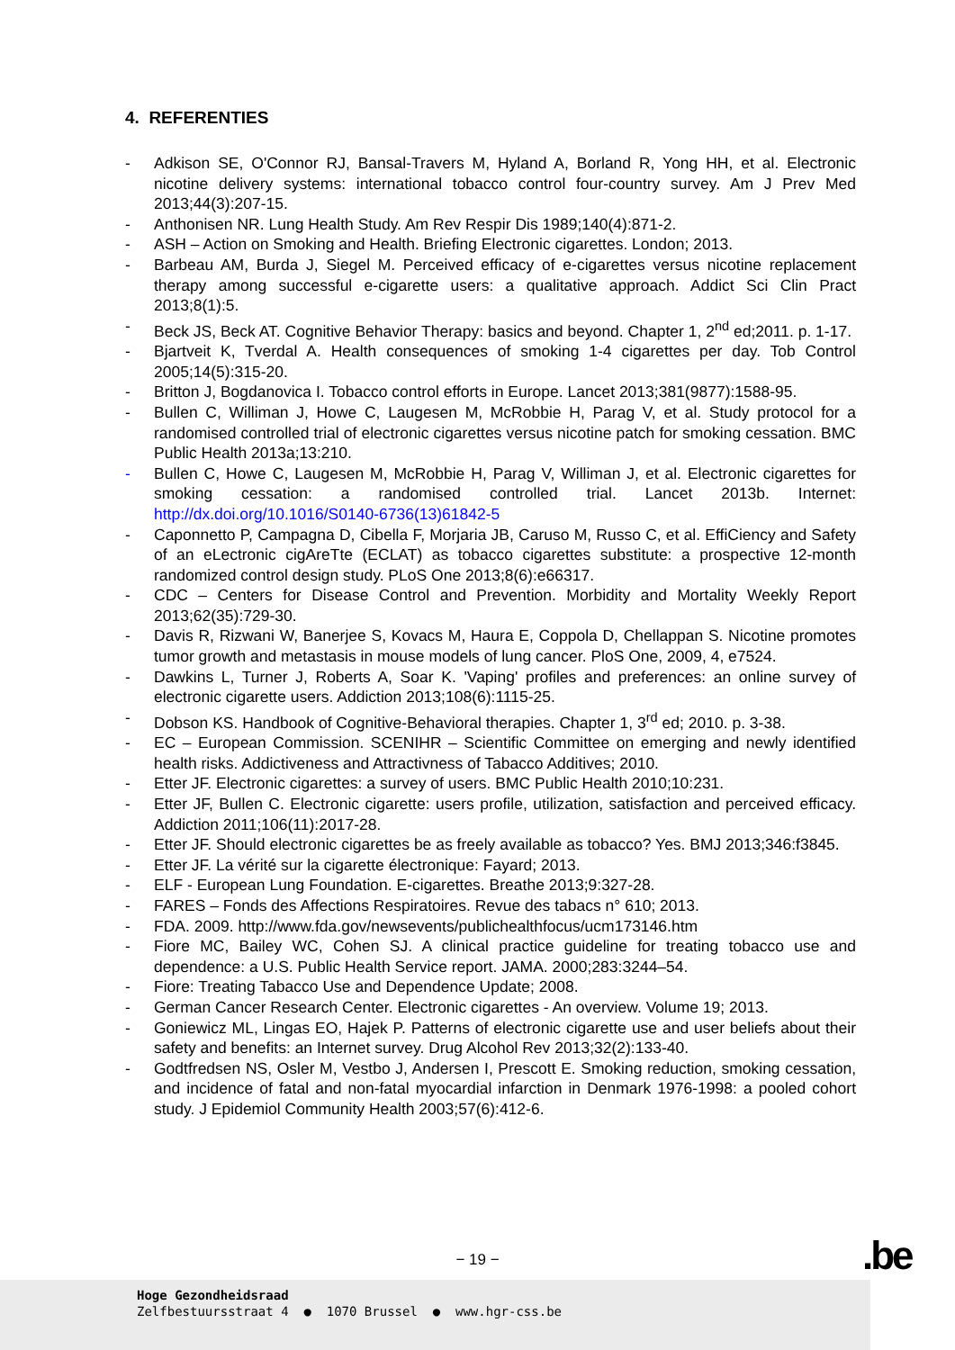4. REFERENTIES
- Adkison SE, O'Connor RJ, Bansal-Travers M, Hyland A, Borland R, Yong HH, et al. Electronic nicotine delivery systems: international tobacco control four-country survey. Am J Prev Med 2013;44(3):207-15.
- Anthonisen NR. Lung Health Study. Am Rev Respir Dis 1989;140(4):871-2.
- ASH – Action on Smoking and Health. Briefing Electronic cigarettes. London; 2013.
- Barbeau AM, Burda J, Siegel M. Perceived efficacy of e-cigarettes versus nicotine replacement therapy among successful e-cigarette users: a qualitative approach. Addict Sci Clin Pract 2013;8(1):5.
- Beck JS, Beck AT. Cognitive Behavior Therapy: basics and beyond. Chapter 1, 2<sup>nd</sup> ed;2011. p. 1-17.
- Bjartveit K, Tverdal A. Health consequences of smoking 1-4 cigarettes per day. Tob Control 2005;14(5):315-20.
- Britton J, Bogdanovica I. Tobacco control efforts in Europe. Lancet 2013;381(9877):1588-95.
- Bullen C, Williman J, Howe C, Laugesen M, McRobbie H, Parag V, et al. Study protocol for a randomised controlled trial of electronic cigarettes versus nicotine patch for smoking cessation. BMC Public Health 2013a;13:210.
- Bullen C, Howe C, Laugesen M, McRobbie H, Parag V, Williman J, et al. Electronic cigarettes for smoking cessation: a randomised controlled trial. Lancet 2013b. Internet: http://dx.doi.org/10.1016/S0140-6736(13)61842-5
- Caponnetto P, Campagna D, Cibella F, Morjaria JB, Caruso M, Russo C, et al. EffiCiency and Safety of an eLectronic cigAreTte (ECLAT) as tobacco cigarettes substitute: a prospective 12-month randomized control design study. PLoS One 2013;8(6):e66317.
- CDC – Centers for Disease Control and Prevention. Morbidity and Mortality Weekly Report 2013;62(35):729-30.
- Davis R, Rizwani W, Banerjee S, Kovacs M, Haura E, Coppola D, Chellappan S. Nicotine promotes tumor growth and metastasis in mouse models of lung cancer. PloS One, 2009, 4, e7524.
- Dawkins L, Turner J, Roberts A, Soar K. 'Vaping' profiles and preferences: an online survey of electronic cigarette users. Addiction 2013;108(6):1115-25.
- Dobson KS. Handbook of Cognitive-Behavioral therapies. Chapter 1, 3<sup>rd</sup> ed; 2010. p. 3-38.
- EC – European Commission. SCENIHR – Scientific Committee on emerging and newly identified health risks. Addictiveness and Attractivness of Tabacco Additives; 2010.
- Etter JF. Electronic cigarettes: a survey of users. BMC Public Health 2010;10:231.
- Etter JF, Bullen C. Electronic cigarette: users profile, utilization, satisfaction and perceived efficacy. Addiction 2011;106(11):2017-28.
- Etter JF. Should electronic cigarettes be as freely available as tobacco? Yes. BMJ 2013;346:f3845.
- Etter JF. La vérité sur la cigarette électronique: Fayard; 2013.
- ELF - European Lung Foundation. E-cigarettes. Breathe 2013;9:327-28.
- FARES – Fonds des Affections Respiratoires. Revue des tabacs n° 610; 2013.
- FDA. 2009. http://www.fda.gov/newsevents/publichealthfocus/ucm173146.htm
- Fiore MC, Bailey WC, Cohen SJ. A clinical practice guideline for treating tobacco use and dependence: a U.S. Public Health Service report. JAMA. 2000;283:3244–54.
- Fiore: Treating Tabacco Use and Dependence Update; 2008.
- German Cancer Research Center. Electronic cigarettes - An overview. Volume 19; 2013.
- Goniewicz ML, Lingas EO, Hajek P. Patterns of electronic cigarette use and user beliefs about their safety and benefits: an Internet survey. Drug Alcohol Rev 2013;32(2):133-40.
- Godtfredsen NS, Osler M, Vestbo J, Andersen I, Prescott E. Smoking reduction, smoking cessation, and incidence of fatal and non-fatal myocardial infarction in Denmark 1976-1998: a pooled cohort study. J Epidemiol Community Health 2003;57(6):412-6.
− 19 − .be
Hoge Gezondheidsraad
Zelfbestuursstraat 4 ● 1070 Brussel ● www.hgr-css.be